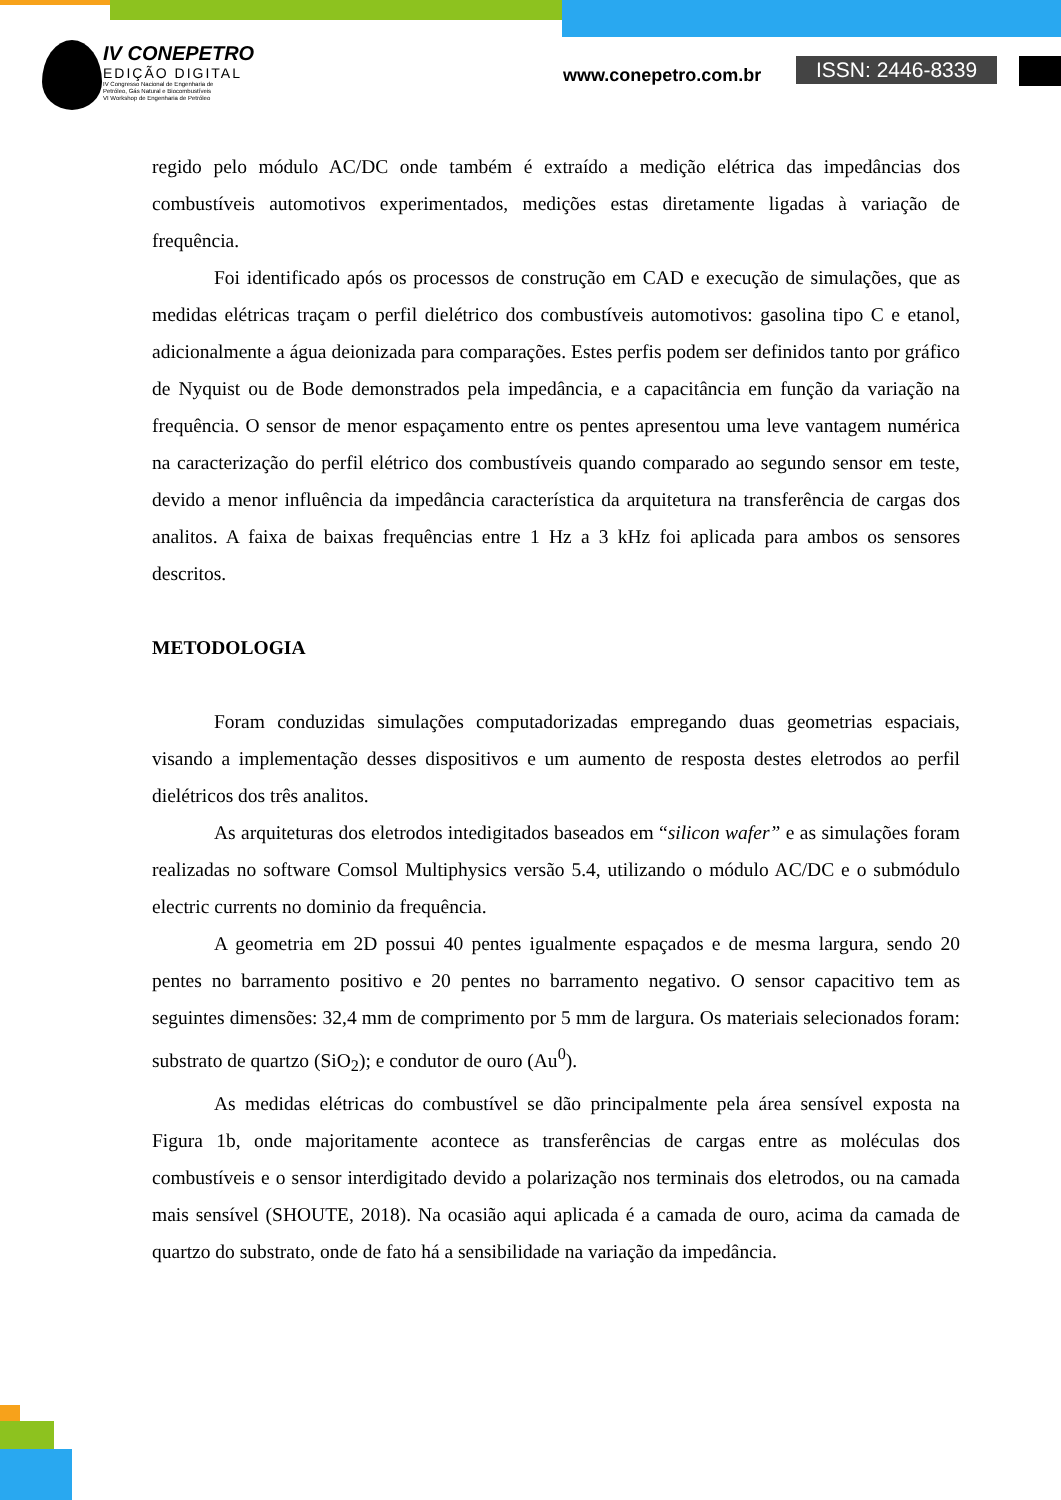IV CONEPETRO
EDIÇÃO DIGITAL
IV Congresso Nacional de Engenharia de
Petróleo, Gás Natural e Biocombustíveis
VI Workshop de Engenharia de Petróleo
www.conepetro.com.br ISSN: 2446-8339
regido pelo módulo AC/DC onde também é extraído a medição elétrica das impedâncias dos combustíveis automotivos experimentados, medições estas diretamente ligadas à variação de frequência.
Foi identificado após os processos de construção em CAD e execução de simulações, que as medidas elétricas traçam o perfil dielétrico dos combustíveis automotivos: gasolina tipo C e etanol, adicionalmente a água deionizada para comparações. Estes perfis podem ser definidos tanto por gráfico de Nyquist ou de Bode demonstrados pela impedância, e a capacitância em função da variação na frequência. O sensor de menor espaçamento entre os pentes apresentou uma leve vantagem numérica na caracterização do perfil elétrico dos combustíveis quando comparado ao segundo sensor em teste, devido a menor influência da impedância característica da arquitetura na transferência de cargas dos analitos. A faixa de baixas frequências entre 1 Hz a 3 kHz foi aplicada para ambos os sensores descritos.
METODOLOGIA
Foram conduzidas simulações computadorizadas empregando duas geometrias espaciais, visando a implementação desses dispositivos e um aumento de resposta destes eletrodos ao perfil dielétricos dos três analitos.
As arquiteturas dos eletrodos intedigitados baseados em “silicon wafer” e as simulações foram realizadas no software Comsol Multiphysics versão 5.4, utilizando o módulo AC/DC e o submódulo electric currents no dominio da frequência.
A geometria em 2D possui 40 pentes igualmente espaçados e de mesma largura, sendo 20 pentes no barramento positivo e 20 pentes no barramento negativo. O sensor capacitivo tem as seguintes dimensões: 32,4 mm de comprimento por 5 mm de largura. Os materiais selecionados foram: substrato de quartzo (SiO<sub>2</sub>); e condutor de ouro (Au<sup>0</sup>).
As medidas elétricas do combustível se dão principalmente pela área sensível exposta na Figura 1b, onde majoritamente acontece as transferências de cargas entre as moléculas dos combustíveis e o sensor interdigitado devido a polarização nos terminais dos eletrodos, ou na camada mais sensível (SHOUTE, 2018). Na ocasião aqui aplicada é a camada de ouro, acima da camada de quartzo do substrato, onde de fato há a sensibilidade na variação da impedância.